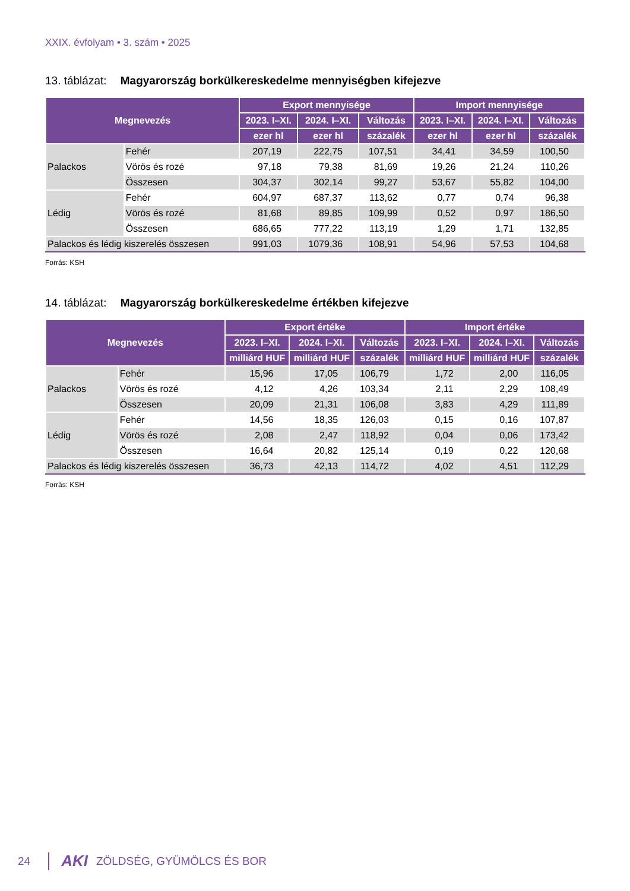XXIX. évfolyam • 3. szám • 2025
13. táblázat: Magyarország borkülkereskedelme mennyiségben kifejezve
| Megnevezés | | Export mennyisége | | | Import mennyisége | | |
| --- | --- | --- | --- | --- | --- | --- | --- |
| | | 2023. I–XI. | 2024. I–XI. | Változás | 2023. I–XI. | 2024. I–XI. | Változás |
| | | ezer hl | ezer hl | százalék | ezer hl | ezer hl | százalék |
| Palackos | Fehér | 207,19 | 222,75 | 107,51 | 34,41 | 34,59 | 100,50 |
| | Vörös és rozé | 97,18 | 79,38 | 81,69 | 19,26 | 21,24 | 110,26 |
| | Összesen | 304,37 | 302,14 | 99,27 | 53,67 | 55,82 | 104,00 |
| Lédig | Fehér | 604,97 | 687,37 | 113,62 | 0,77 | 0,74 | 96,38 |
| | Vörös és rozé | 81,68 | 89,85 | 109,99 | 0,52 | 0,97 | 186,50 |
| | Összesen | 686,65 | 777,22 | 113,19 | 1,29 | 1,71 | 132,85 |
| Palackos és lédig kiszerelés összesen | | 991,03 | 1079,36 | 108,91 | 54,96 | 57,53 | 104,68 |
Forrás: KSH
14. táblázat: Magyarország borkülkereskedelme értékben kifejezve
| Megnevezés | | Export értéke | | | Import értéke | | |
| --- | --- | --- | --- | --- | --- | --- | --- |
| | | 2023. I–XI. | 2024. I–XI. | Változás | 2023. I–XI. | 2024. I–XI. | Változás |
| | | milliárd HUF | milliárd HUF | százalék | milliárd HUF | milliárd HUF | százalék |
| Palackos | Fehér | 15,96 | 17,05 | 106,79 | 1,72 | 2,00 | 116,05 |
| | Vörös és rozé | 4,12 | 4,26 | 103,34 | 2,11 | 2,29 | 108,49 |
| | Összesen | 20,09 | 21,31 | 106,08 | 3,83 | 4,29 | 111,89 |
| Lédig | Fehér | 14,56 | 18,35 | 126,03 | 0,15 | 0,16 | 107,87 |
| | Vörös és rozé | 2,08 | 2,47 | 118,92 | 0,04 | 0,06 | 173,42 |
| | Összesen | 16,64 | 20,82 | 125,14 | 0,19 | 0,22 | 120,68 |
| Palackos és lédig kiszerelés összesen | | 36,73 | 42,13 | 114,72 | 4,02 | 4,51 | 112,29 |
Forrás: KSH
24 AKI ZÖLDSÉG, GYÜMÖLCS ÉS BOR